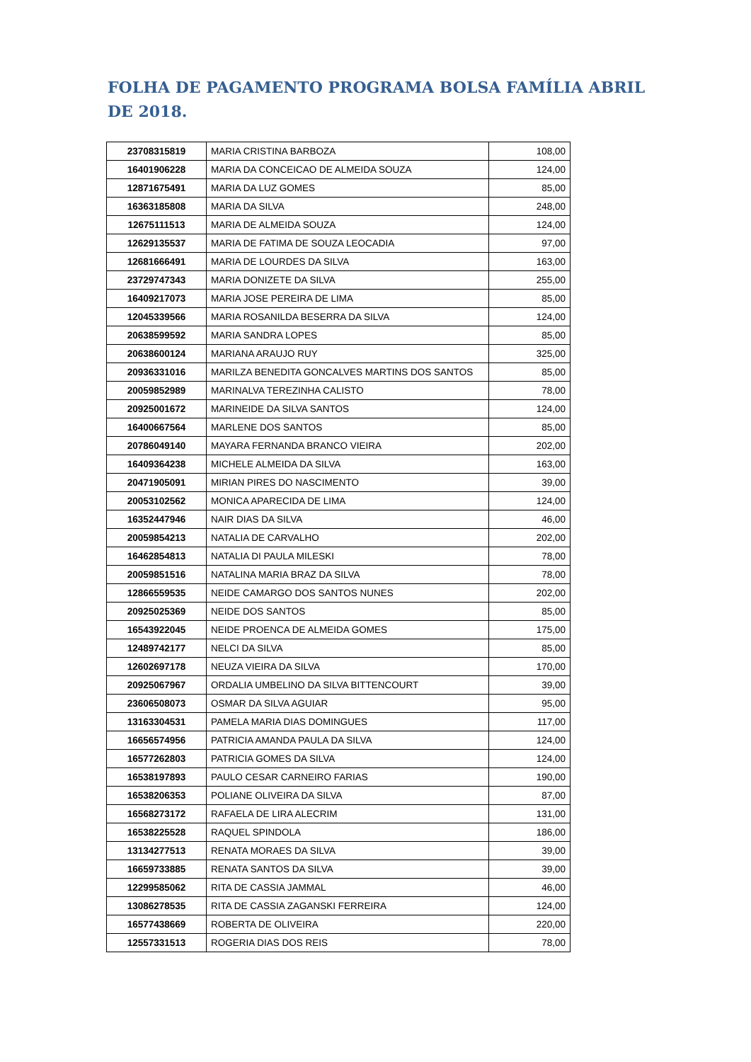FOLHA DE PAGAMENTO PROGRAMA BOLSA FAMÍLIA ABRIL DE 2018.
| 23708315819 | MARIA CRISTINA BARBOZA | 108,00 |
| 16401906228 | MARIA DA CONCEICAO DE ALMEIDA SOUZA | 124,00 |
| 12871675491 | MARIA DA LUZ GOMES | 85,00 |
| 16363185808 | MARIA DA SILVA | 248,00 |
| 12675111513 | MARIA DE ALMEIDA SOUZA | 124,00 |
| 12629135537 | MARIA DE FATIMA DE SOUZA LEOCADIA | 97,00 |
| 12681666491 | MARIA DE LOURDES DA SILVA | 163,00 |
| 23729747343 | MARIA DONIZETE DA SILVA | 255,00 |
| 16409217073 | MARIA JOSE PEREIRA DE LIMA | 85,00 |
| 12045339566 | MARIA ROSANILDA BESERRA DA SILVA | 124,00 |
| 20638599592 | MARIA SANDRA LOPES | 85,00 |
| 20638600124 | MARIANA ARAUJO RUY | 325,00 |
| 20936331016 | MARILZA BENEDITA GONCALVES MARTINS DOS SANTOS | 85,00 |
| 20059852989 | MARINALVA TEREZINHA CALISTO | 78,00 |
| 20925001672 | MARINEIDE DA SILVA SANTOS | 124,00 |
| 16400667564 | MARLENE DOS SANTOS | 85,00 |
| 20786049140 | MAYARA FERNANDA BRANCO VIEIRA | 202,00 |
| 16409364238 | MICHELE ALMEIDA DA SILVA | 163,00 |
| 20471905091 | MIRIAN PIRES DO NASCIMENTO | 39,00 |
| 20053102562 | MONICA APARECIDA DE LIMA | 124,00 |
| 16352447946 | NAIR DIAS DA SILVA | 46,00 |
| 20059854213 | NATALIA DE CARVALHO | 202,00 |
| 16462854813 | NATALIA DI PAULA MILESKI | 78,00 |
| 20059851516 | NATALINA MARIA BRAZ DA SILVA | 78,00 |
| 12866559535 | NEIDE CAMARGO DOS SANTOS NUNES | 202,00 |
| 20925025369 | NEIDE DOS SANTOS | 85,00 |
| 16543922045 | NEIDE PROENCA DE ALMEIDA GOMES | 175,00 |
| 12489742177 | NELCI DA SILVA | 85,00 |
| 12602697178 | NEUZA VIEIRA DA SILVA | 170,00 |
| 20925067967 | ORDALIA UMBELINO DA SILVA BITTENCOURT | 39,00 |
| 23606508073 | OSMAR DA SILVA AGUIAR | 95,00 |
| 13163304531 | PAMELA MARIA DIAS DOMINGUES | 117,00 |
| 16656574956 | PATRICIA AMANDA PAULA DA SILVA | 124,00 |
| 16577262803 | PATRICIA GOMES DA SILVA | 124,00 |
| 16538197893 | PAULO CESAR CARNEIRO FARIAS | 190,00 |
| 16538206353 | POLIANE OLIVEIRA DA SILVA | 87,00 |
| 16568273172 | RAFAELA DE LIRA ALECRIM | 131,00 |
| 16538225528 | RAQUEL SPINDOLA | 186,00 |
| 13134277513 | RENATA MORAES DA SILVA | 39,00 |
| 16659733885 | RENATA SANTOS DA SILVA | 39,00 |
| 12299585062 | RITA DE CASSIA JAMMAL | 46,00 |
| 13086278535 | RITA DE CASSIA ZAGANSKI FERREIRA | 124,00 |
| 16577438669 | ROBERTA DE OLIVEIRA | 220,00 |
| 12557331513 | ROGERIA DIAS DOS REIS | 78,00 |